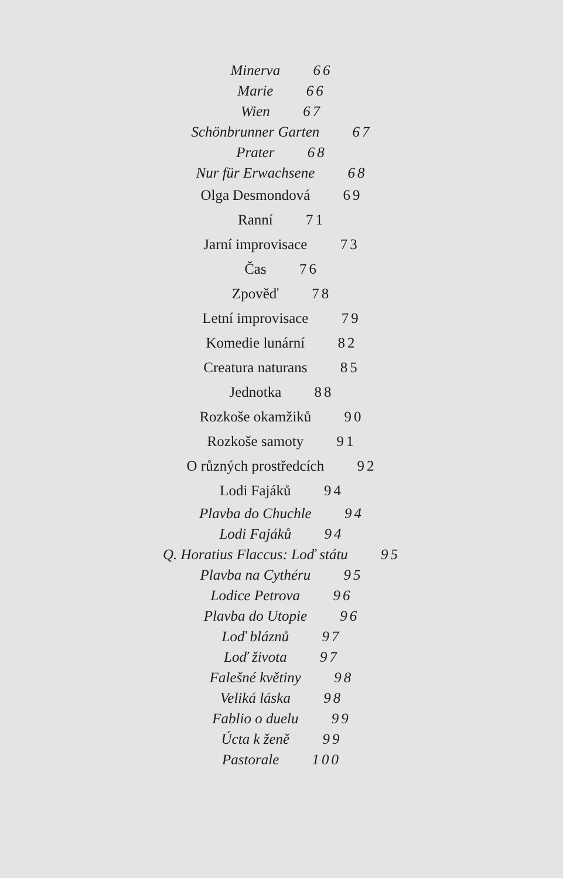Minerva 66
Marie 66
Wien 67
Schönbrunner Garten 67
Prater 68
Nur für Erwachsene 68
Olga Desmondová 69
Ranní 71
Jarní improvisace 73
Čas 76
Zpověď 78
Letní improvisace 79
Komedie lunární 82
Creatura naturans 85
Jednotka 88
Rozkoše okamžiků 90
Rozkoše samoty 91
O různých prostředcích 92
Lodi Fajáků 94
Plavba do Chuchle 94
Lodi Fajáků 94
Q. Horatius Flaccus: Loď státu 95
Plavba na Cythéru 95
Lodice Petrova 96
Plavba do Utopie 96
Loď bláznů 97
Loď života 97
Falešné květiny 98
Veliká láska 98
Fablio o duelu 99
Úcta k ženě 99
Pastorale 100